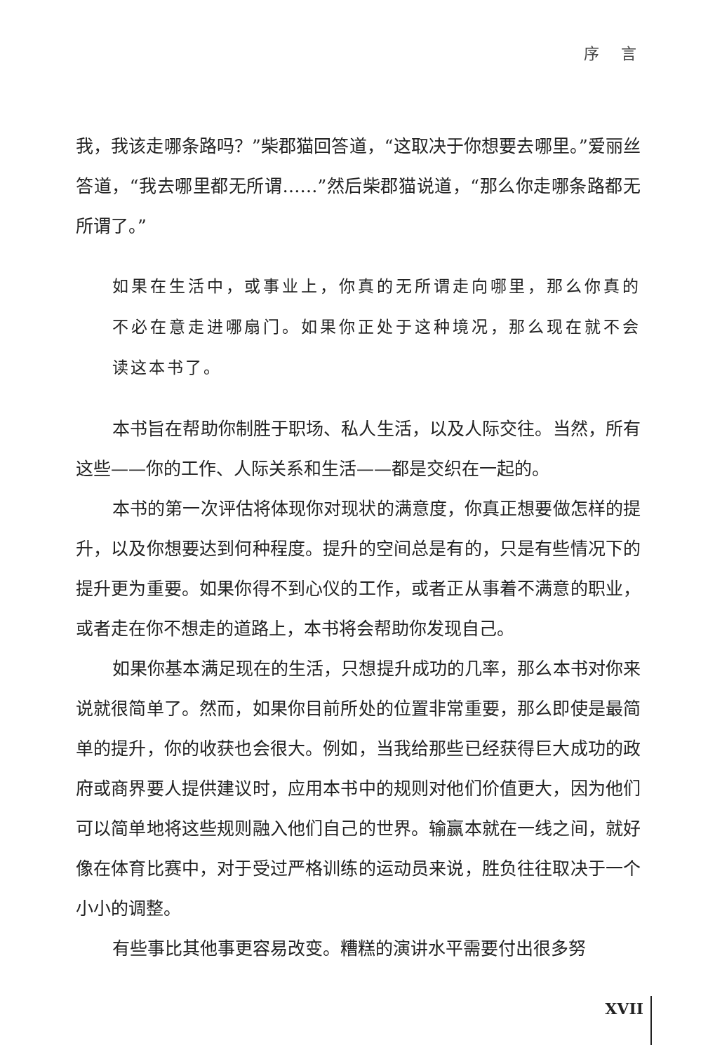序 言
我，我该走哪条路吗？”柴郡猫回答道，“这取决于你想要去哪里。”爱丽丝答道，“我去哪里都无所谓……”然后柴郡猫说道，“那么你走哪条路都无所谓了。”
如果在生活中，或事业上，你真的无所谓走向哪里，那么你真的不必在意走进哪扇门。如果你正处于这种境况，那么现在就不会读这本书了。
本书旨在帮助你制胜于职场、私人生活，以及人际交往。当然，所有这些——你的工作、人际关系和生活——都是交织在一起的。
本书的第一次评估将体现你对现状的满意度，你真正想要做怎样的提升，以及你想要达到何种程度。提升的空间总是有的，只是有些情况下的提升更为重要。如果你得不到心仪的工作，或者正从事着不满意的职业，或者走在你不想走的道路上，本书将会帮助你发现自己。
如果你基本满足现在的生活，只想提升成功的几率，那么本书对你来说就很简单了。然而，如果你目前所处的位置非常重要，那么即使是最简单的提升，你的收获也会很大。例如，当我给那些已经获得巨大成功的政府或商界要人提供建议时，应用本书中的规则对他们价值更大，因为他们可以简单地将这些规则融入他们自己的世界。输赢本就在一线之间，就好像在体育比赛中，对于受过严格训练的运动员来说，胜负往往取决于一个小小的调整。
有些事比其他事更容易改变。糟糕的演讲水平需要付出很多努
XVII